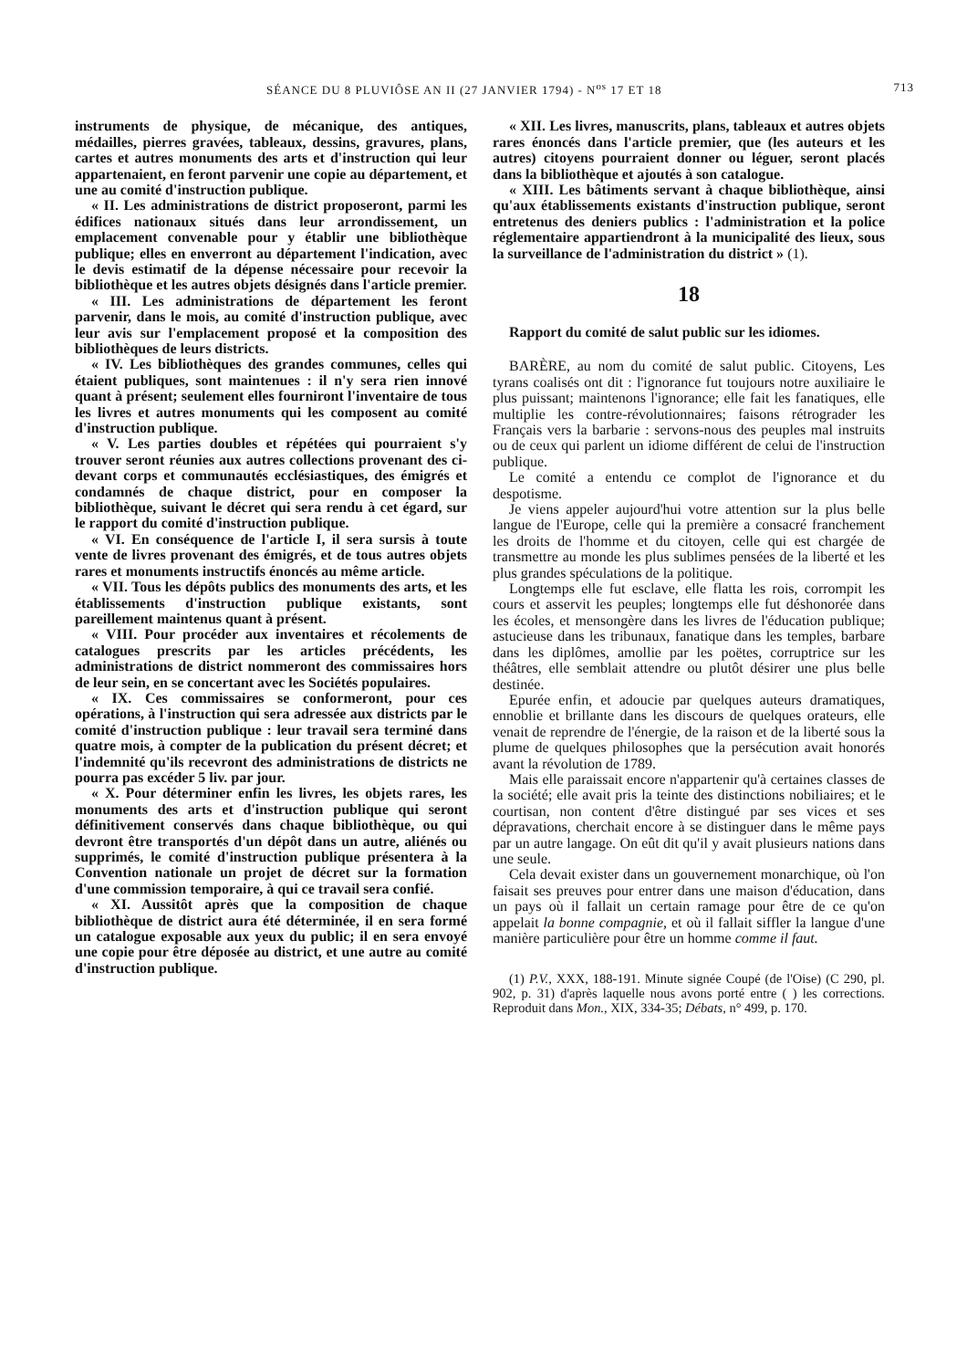SÉANCE DU 8 PLUVIÔSE AN II (27 JANVIER 1794) - N<sup>os</sup> 17 ET 18 713
instruments de physique, de mécanique, des antiques, médailles, pierres gravées, tableaux, dessins, gravures, plans, cartes et autres monuments des arts et d'instruction qui leur appartenaient, en feront parvenir une copie au département, et une au comité d'instruction publique.
« II. Les administrations de district proposeront, parmi les édifices nationaux situés dans leur arrondissement, un emplacement convenable pour y établir une bibliothèque publique; elles en enverront au département l'indication, avec le devis estimatif de la dépense nécessaire pour recevoir la bibliothèque et les autres objets désignés dans l'article premier.
« III. Les administrations de département les feront parvenir, dans le mois, au comité d'instruction publique, avec leur avis sur l'emplacement proposé et la composition des bibliothèques de leurs districts.
« IV. Les bibliothèques des grandes communes, celles qui étaient publiques, sont maintenues : il n'y sera rien innové quant à présent; seulement elles fourniront l'inventaire de tous les livres et autres monuments qui les composent au comité d'instruction publique.
« V. Les parties doubles et répétées qui pourraient s'y trouver seront réunies aux autres collections provenant des ci-devant corps et communautés ecclésiastiques, des émigrés et condamnés de chaque district, pour en composer la bibliothèque, suivant le décret qui sera rendu à cet égard, sur le rapport du comité d'instruction publique.
« VI. En conséquence de l'article I, il sera sursis à toute vente de livres provenant des émigrés, et de tous autres objets rares et monuments instructifs énoncés au même article.
« VII. Tous les dépôts publics des monuments des arts, et les établissements d'instruction publique existants, sont pareillement maintenus quant à présent.
« VIII. Pour procéder aux inventaires et récolements de catalogues prescrits par les articles précédents, les administrations de district nommeront des commissaires hors de leur sein, en se concertant avec les Sociétés populaires.
« IX. Ces commissaires se conformeront, pour ces opérations, à l'instruction qui sera adressée aux districts par le comité d'instruction publique : leur travail sera terminé dans quatre mois, à compter de la publication du présent décret; et l'indemnité qu'ils recevront des administrations de districts ne pourra pas excéder 5 liv. par jour.
« X. Pour déterminer enfin les livres, les objets rares, les monuments des arts et d'instruction publique qui seront définitivement conservés dans chaque bibliothèque, ou qui devront être transportés d'un dépôt dans un autre, aliénés ou supprimés, le comité d'instruction publique présentera à la Convention nationale un projet de décret sur la formation d'une commission temporaire, à qui ce travail sera confié.
« XI. Aussitôt après que la composition de chaque bibliothèque de district aura été déterminée, il en sera formé un catalogue exposable aux yeux du public; il en sera envoyé une copie pour être déposée au district, et une autre au comité d'instruction publique.
« XII. Les livres, manuscrits, plans, tableaux et autres objets rares énoncés dans l'article premier, que (les auteurs et les autres) citoyens pourraient donner ou léguer, seront placés dans la bibliothèque et ajoutés à son catalogue.
« XIII. Les bâtiments servant à chaque bibliothèque, ainsi qu'aux établissements existants d'instruction publique, seront entretenus des deniers publics : l'administration et la police réglementaire appartiendront à la municipalité des lieux, sous la surveillance de l'administration du district » (1).
18
Rapport du comité de salut public sur les idiomes.
BARÈRE, au nom du comité de salut public. Citoyens, Les tyrans coalisés ont dit : l'ignorance fut toujours notre auxiliaire le plus puissant; maintenons l'ignorance; elle fait les fanatiques, elle multiplie les contre-révolutionnaires; faisons rétrograder les Français vers la barbarie : servons-nous des peuples mal instruits ou de ceux qui parlent un idiome différent de celui de l'instruction publique.
Le comité a entendu ce complot de l'ignorance et du despotisme.
Je viens appeler aujourd'hui votre attention sur la plus belle langue de l'Europe, celle qui la première a consacré franchement les droits de l'homme et du citoyen, celle qui est chargée de transmettre au monde les plus sublimes pensées de la liberté et les plus grandes spéculations de la politique.
Longtemps elle fut esclave, elle flatta les rois, corrompit les cours et asservit les peuples; longtemps elle fut déshonorée dans les écoles, et mensongère dans les livres de l'éducation publique; astucieuse dans les tribunaux, fanatique dans les temples, barbare dans les diplômes, amollie par les poëtes, corruptrice sur les théâtres, elle semblait attendre ou plutôt désirer une plus belle destinée.
Epurée enfin, et adoucie par quelques auteurs dramatiques, ennoblie et brillante dans les discours de quelques orateurs, elle venait de reprendre de l'énergie, de la raison et de la liberté sous la plume de quelques philosophes que la persécution avait honorés avant la révolution de 1789.
Mais elle paraissait encore n'appartenir qu'à certaines classes de la société; elle avait pris la teinte des distinctions nobiliaires; et le courtisan, non content d'être distingué par ses vices et ses dépravations, cherchait encore à se distinguer dans le même pays par un autre langage. On eût dit qu'il y avait plusieurs nations dans une seule.
Cela devait exister dans un gouvernement monarchique, où l'on faisait ses preuves pour entrer dans une maison d'éducation, dans un pays où il fallait un certain ramage pour être de ce qu'on appelait la bonne compagnie, et où il fallait siffler la langue d'une manière particulière pour être un homme comme il faut.
(1) P.V., XXX, 188-191. Minute signée Coupé (de l'Oise) (C 290, pl. 902, p. 31) d'après laquelle nous avons porté entre ( ) les corrections. Reproduit dans Mon., XIX, 334-35; Débats, n° 499, p. 170.